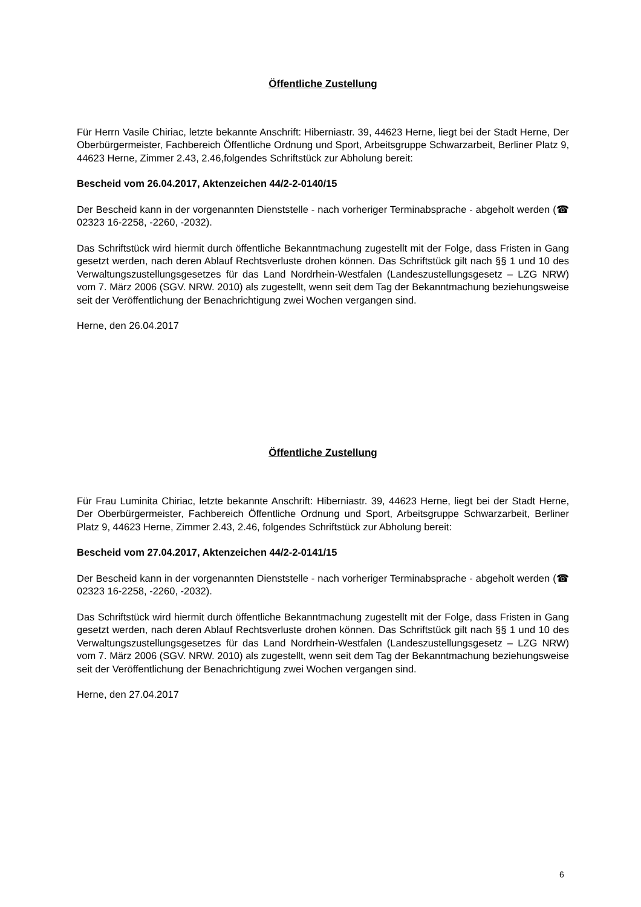Öffentliche Zustellung
Für Herrn Vasile Chiriac, letzte bekannte Anschrift: Hiberniastr. 39, 44623 Herne, liegt bei der Stadt Herne, Der Oberbürgermeister, Fachbereich Öffentliche Ordnung und Sport, Arbeitsgruppe Schwarzarbeit, Berliner Platz 9, 44623 Herne, Zimmer 2.43, 2.46,folgendes Schriftstück zur Abholung bereit:
Bescheid vom 26.04.2017, Aktenzeichen 44/2-2-0140/15
Der Bescheid kann in der vorgenannten Dienststelle - nach vorheriger Terminabsprache - abgeholt werden (☎ 02323 16-2258, -2260, -2032).
Das Schriftstück wird hiermit durch öffentliche Bekanntmachung zugestellt mit der Folge, dass Fristen in Gang gesetzt werden, nach deren Ablauf Rechtsverluste drohen können. Das Schriftstück gilt nach §§ 1 und 10 des Verwaltungszustellungsgesetzes für das Land Nordrhein-Westfalen (Landeszustellungsgesetz – LZG NRW) vom 7. März 2006 (SGV. NRW. 2010) als zugestellt, wenn seit dem Tag der Bekanntmachung beziehungsweise seit der Veröffentlichung der Benachrichtigung zwei Wochen vergangen sind.
Herne, den 26.04.2017
Öffentliche Zustellung
Für Frau Luminita Chiriac, letzte bekannte Anschrift: Hiberniastr. 39, 44623 Herne, liegt bei der Stadt Herne, Der Oberbürgermeister, Fachbereich Öffentliche Ordnung und Sport, Arbeitsgruppe Schwarzarbeit, Berliner Platz 9, 44623 Herne, Zimmer 2.43, 2.46, folgendes Schriftstück zur Abholung bereit:
Bescheid vom 27.04.2017, Aktenzeichen 44/2-2-0141/15
Der Bescheid kann in der vorgenannten Dienststelle - nach vorheriger Terminabsprache - abgeholt werden (☎ 02323 16-2258, -2260, -2032).
Das Schriftstück wird hiermit durch öffentliche Bekanntmachung zugestellt mit der Folge, dass Fristen in Gang gesetzt werden, nach deren Ablauf Rechtsverluste drohen können. Das Schriftstück gilt nach §§ 1 und 10 des Verwaltungszustellungsgesetzes für das Land Nordrhein-Westfalen (Landeszustellungsgesetz – LZG NRW) vom 7. März 2006 (SGV. NRW. 2010) als zugestellt, wenn seit dem Tag der Bekanntmachung beziehungsweise seit der Veröffentlichung der Benachrichtigung zwei Wochen vergangen sind.
Herne, den 27.04.2017
6